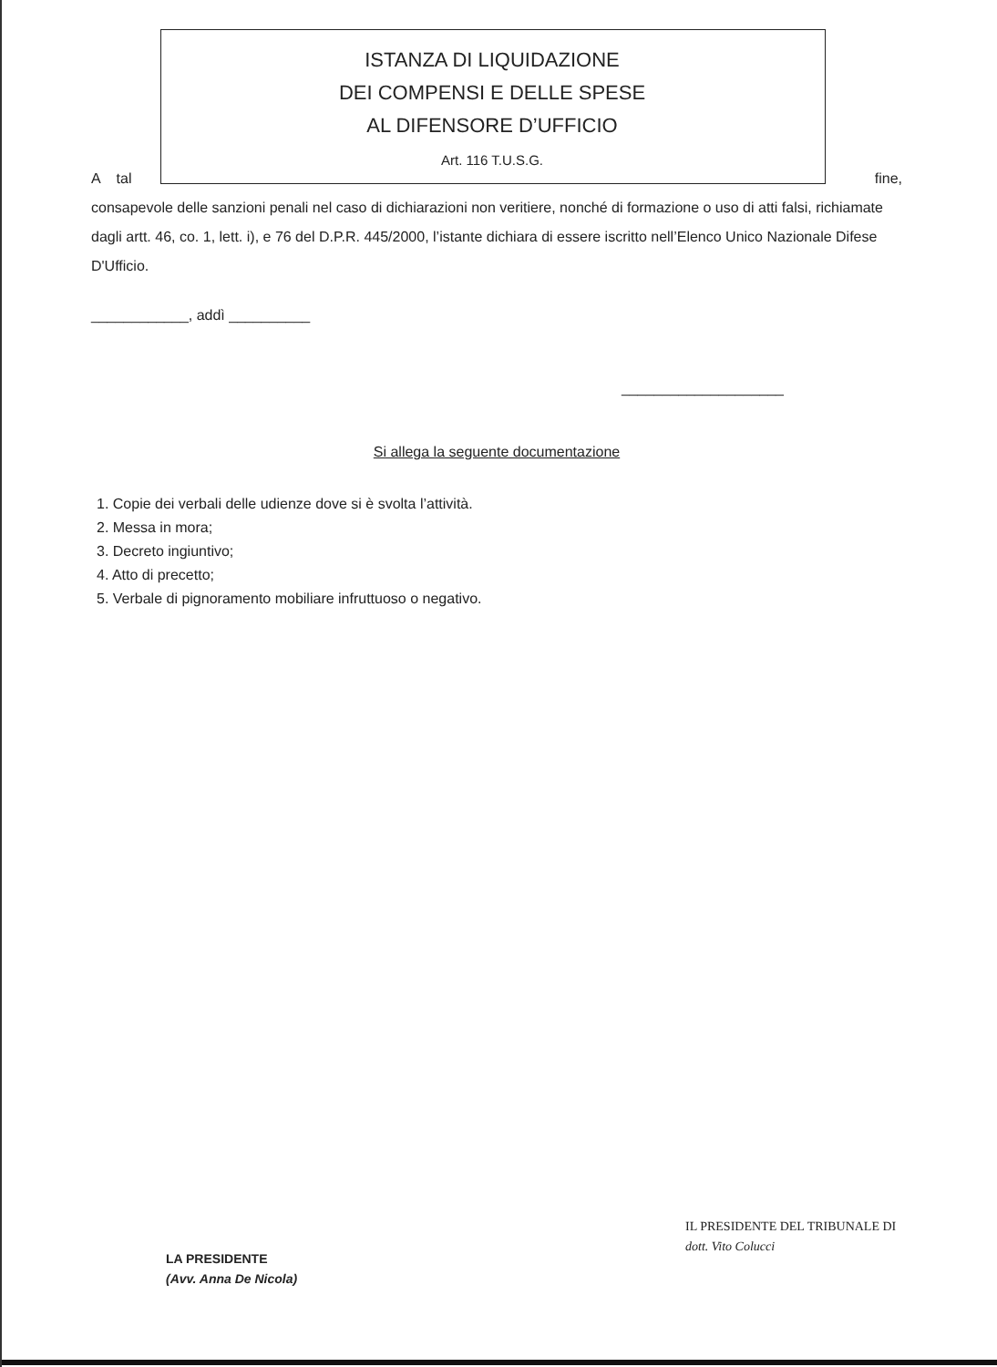ISTANZA DI LIQUIDAZIONE
DEI COMPENSI E DELLE SPESE
AL DIFENSORE D’UFFICIO
Art. 116 T.U.S.G.
A tal fine,
consapevole delle sanzioni penali nel caso di dichiarazioni non veritiere, nonché di formazione o uso di atti falsi, richiamate dagli artt. 46, co. 1, lett. i), e 76 del D.P.R. 445/2000, l’istante dichiara di essere iscritto nell’Elenco Unico Nazionale Difese D'Ufficio.
____________, addì __________
____________________
Si allega la seguente documentazione
1. Copie dei verbali delle udienze dove si è svolta l’attività.
2. Messa in mora;
3. Decreto ingiuntivo;
4. Atto di precetto;
5. Verbale di pignoramento mobiliare infruttuoso o negativo.
IL PRESIDENTE DEL TRIBUNALE DI
dott. Vito Colucci
LA PRESIDENTE
(Avv. Anna De Nicola)